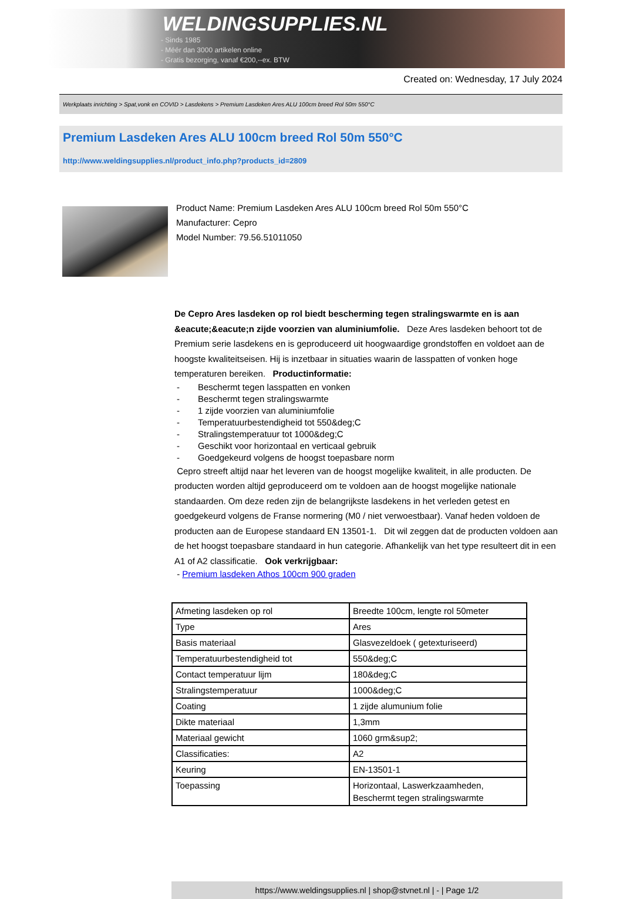WELDINGSUPPLIES.NL
- Sinds 1985
- Méér dan 3000 artikelen online
- Gratis bezorging, vanaf €200,--ex. BTW
Created on: Wednesday, 17 July 2024
Werkplaats inrichting > Spat,vonk en COVID > Lasdekens > Premium Lasdeken Ares ALU 100cm breed Rol 50m 550°C
Premium Lasdeken Ares ALU 100cm breed Rol 50m 550°C
http://www.weldingsupplies.nl/product_info.php?products_id=2809
Product Name: Premium Lasdeken Ares ALU 100cm breed Rol 50m 550°C
Manufacturer: Cepro
Model Number: 79.56.51011050
De Cepro Ares lasdeken op rol biedt bescherming tegen stralingswarmte en is aan &eacute;&eacute;n zijde voorzien van aluminiumfolie. Deze Ares lasdeken behoort tot de Premium serie lasdekens en is geproduceerd uit hoogwaardige grondstoffen en voldoet aan de hoogste kwaliteitseisen. Hij is inzetbaar in situaties waarin de lasspatten of vonken hoge temperaturen bereiken. Productinformatie:
- Beschermt tegen lasspatten en vonken
- Beschermt tegen stralingswarmte
- 1 zijde voorzien van aluminiumfolie
- Temperatuurbestendigheid tot 550&deg;C
- Stralingstemperatuur tot 1000&deg;C
- Geschikt voor horizontaal en verticaal gebruik
- Goedgekeurd volgens de hoogst toepasbare norm
Cepro streeft altijd naar het leveren van de hoogst mogelijke kwaliteit, in alle producten. De producten worden altijd geproduceerd om te voldoen aan de hoogst mogelijke nationale standaarden. Om deze reden zijn de belangrijkste lasdekens in het verleden getest en goedgekeurd volgens de Franse normering (M0 / niet verwoestbaar). Vanaf heden voldoen de producten aan de Europese standaard EN 13501-1. Dit wil zeggen dat de producten voldoen aan de het hoogst toepasbare standaard in hun categorie. Afhankelijk van het type resulteert dit in een A1 of A2 classificatie. Ook verkrijgbaar:
- Premium lasdeken Athos 100cm 900 graden
| Afmeting lasdeken op rol | Breedte 100cm, lengte rol 50meter |
| Type | Ares |
| Basis materiaal | Glasvezeldoek ( getexturiseerd) |
| Temperatuurbestendigheid tot | 550&deg;C |
| Contact temperatuur lijm | 180&deg;C |
| Stralingstemperatuur | 1000&deg;C |
| Coating | 1 zijde alumunium folie |
| Dikte materiaal | 1,3mm |
| Materiaal gewicht | 1060 grm&sup2; |
| Classificaties: | A2 |
| Keuring | EN-13501-1 |
| Toepassing | Horizontaal, Laswerkzaamheden, Beschermt tegen stralingswarmte |
https://www.weldingsupplies.nl | shop@stvnet.nl | - | Page 1/2